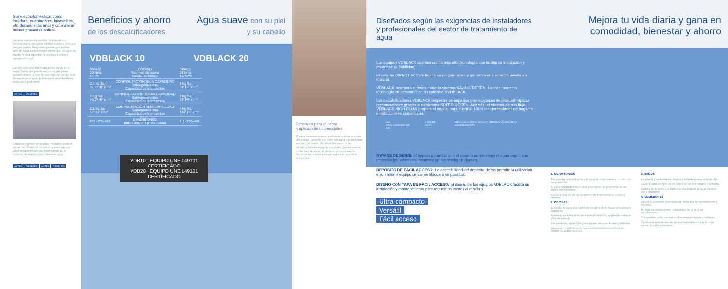Sus electrodomésticos como lavadora, calentadores, lavavajillas, etc. durarán más años y consumirán menos productos antical.
La cal es una batalla perdida. Se trata de una molestia diaria que puede eliminar frotando, pero que siempre vuelve. Imagínese que siempre pudiera tener un agua perfectamente blanda que, en lugar de hacerle la vida imposible, le ayudara a cuidar y proteger su hogar.
La cal puede provocar incalculables daños en su hogar. Daños que puede ver y otros que pasan desapercibidos. Si vive en una zona con un alto nivel de dureza en el agua, puede que le sean familiares todos estos problemas.
ANTES DESPUÉS
Sanitarios y grifería protegidos y brillantes como el primer día. Proteja su instalación y evite que sus tubos se taponen con cal. Aumentando así el consumo de energía para calentar el agua.
ANTES DESPUÉS ANTES DESPUÉS
Beneficios y ahorro
de los descalcificadores
Agua suave con su piel
y su cabello
VDBLACK 10 VDBLACK 20
| 960472 10 litros 1 m³/h | CÓDIGO Volumen de resina Caudal de trabajo | 960473 20 litros 1,6 m³/h |
| 0,6 Kg Sal 31,5º HF x m³ | CONFIGURACIÓN BAJA CAPACIDAD Sal/regeneración Capacidad de intercambio | 1 Kg Sal 60º HF x m³ |
| 1 Kg Sal 46,2º HF x m³ | CONFIGURACIÓN MEDIA CAPACIDAD Sal/regeneración Capacidad de intercambio | 2 Kg Sal 88º HF x m³ |
| 2,1 Kg Sal 57º HF x m³ | CONFIGURACIÓN ALTA CAPACIDAD Sal/regeneración Capacidad de intercambio | 4 Kg Sal 124º HF x m³ |
| 531x270x498 | DIMENSIONES (alto x ancho x profundidad) | 811x270x498 |
VDB10 · EQUIPO UNE 149101 CERTIFICADO
VDB20 · EQUIPO UNE 149101 CERTIFICADO
Pensados para el hogar
y aplicaciones comerciales
El agua blanda en nuestro baño es una de las grandes diferencias. La ducha y el baño con agua descalcificada es más confortable: los niños disfrutarán de un auténtico baño de espuma, su cabello quedará sedoso y más fácil de peinar, el afeitado con agua blanda dejará de ser irritante y su piel mejora en aspecto e hidratación.
Diseñados según las exigencias de instaladores y profesionales del sector de tratamiento de agua
Los equipos VDBLACK cuentan con la más alta tecnología que facilita su instalación y maximiza su fiabilidad.
El sistema DIRECT ACCES facilita su programación y garantiza una correcta puesta en marcha.
VDBLACK incorpora el revolucionario sistema SAVING REGEN. La más moderna tecnología en descalcificación aplicada a VDBLACK.
Los decalcificadores VDBLACK respetan los espacios y son capaces de producir rápidas regeneraciones gracias a su sistema SPEED REGEN. Además, el sistema de alto flujo VDBLACK HIGH FLOW prepara el equipo para cubrir al 100% las necesidades de hogares e instalaciones comerciales.
Salt
BAJO CONSUMO DE SAL FÁCIL DE USAR MENOS CANTIDAD DE AGUA UTILIZADA DURANTE LA REGENERACIÓN
BYPASS DE SERIE: El bypass garantiza que el usuario pueda elegir el agua según sus necesidades. Asimismo incorpora un mezclador de dureza.
DEPÓSITO DE FÁCIL ACCESO: La accesibilidad del depósito de sal permite la utilización en un mismo equipo de sal en bloque o en pastillas.
DISEÑO CON TAPA DE FÁCIL ACCESO: El diseño de los equipos VDBLACK facilita su instalación y mantenimiento para reducir los costes al máximo.
Ultra compacto
Versátil
Fácil acceso
Mejora tu vida diaria y gana en
comodidad, bienestar y ahorro
1. DORMITORIOS
Tus prendas más delicadas y tu ropa de cama, suave y con el color del primer día.
El agua descalcificada es ideal para aliviar los problemas de las pieles más sensibles.
Alarga la vida útil de tus pequeños electrodomésticos, como la plancha.
2. COCINAS
El caudal de agua que saldrá de los grifos de tu hogar será siempre constante.
Aumenta la eficiencia de tus electrodomésticos, ahorrando hasta un 25% de energía.
Tus sanitarios, superficies y encimeras, siempre limpias y brillantes.
Optimiza el rendimiento de tus electrodomésticos a la hora de cocinar tus platos favoritos.
3. BAÑOS
La grifería y los sanitarios, limpios y brillantes como el primer día.
Olvídate para siempre de los restos de cal en el lavabo y la ducha.
Disfruta de la ducha y el baño con una presión de agua siempre alta y constante.
4. COMEDORES
Mejora tu economía ahorrando en productos de mantenimiento y limpieza.
Protege tus instalaciones y radiadores de la cal y las incrustaciones.
Tus muebles, sofá, cortinas o sillas siempre limpias y brillantes.
Optimiza el rendimiento de tus electrodomésticos a la hora de cocinar tus platos favoritos.